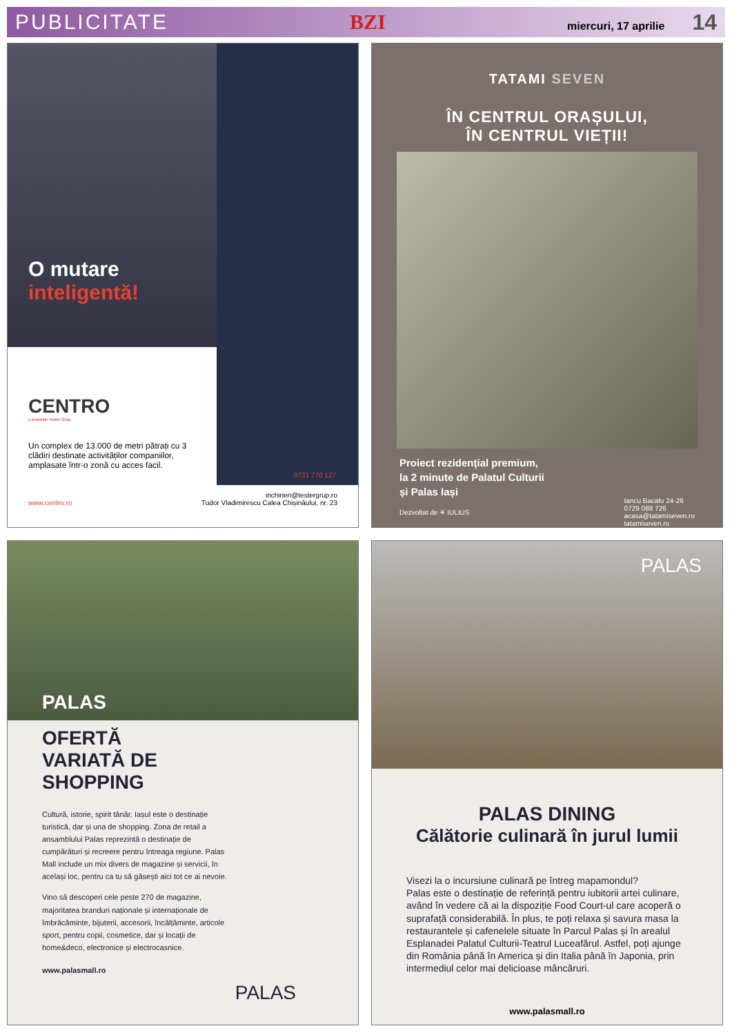PUBLICITATE BZI miercuri, 17 aprilie 14
O mutare
inteligentă!
CENTRO
o investiție Tester Grup
Un complex de 13.000 de metri pătrați cu 3 clădiri destinate activităților companiilor, amplasate într-o zonă cu acces facil.
0731 770 127
www.centro.ro inchirieri@testergrup.ro
Tudor Vladimirescu Calea Chișinăului, nr. 23
TATAMI SEVEN
ÎN CENTRUL ORAȘULUI,
ÎN CENTRUL VIEȚII!
Proiect rezidențial premium,
la 2 minute de Palatul Culturii
și Palas Iași
Dezvoltat de ✳ IULIUS
Iancu Bacalu 24-26
0729 088 726
acasa@tatamiseven.ro
tatamiseven.ro
PALAS
OFERTĂ
VARIATĂ DE
SHOPPING
Cultură, istorie, spirit tânăr. Iașul este o destinație turistică, dar și una de shopping. Zona de retail a ansamblului Palas reprezintă o destinație de cumpărături și recreere pentru întreaga regiune. Palas Mall include un mix divers de magazine și servicii, în același loc, pentru ca tu să găsești aici tot ce ai nevoie.
Vino să descoperi cele peste 270 de magazine, majoritatea branduri naționale și internaționale de îmbrăcăminte, bijuterii, accesorii, încălțăminte, articole sport, pentru copii, cosmetice, dar și locații de home&deco, electronice și electrocasnice.
www.palasmall.ro
PALAS
PALAS
PALAS DINING
Călătorie culinară în jurul lumii
Visezi la o incursiune culinară pe întreg mapamondul?
Palas este o destinație de referință pentru iubitorii artei culinare, având în vedere că ai la dispoziție Food Court-ul care acoperă o suprafață considerabilă. În plus, te poți relaxa și savura masa la restaurantele și cafenelele situate în Parcul Palas și în arealul Esplanadei Palatul Culturii-Teatrul Luceafărul. Astfel, poți ajunge din România până în America și din Italia până în Japonia, prin intermediul celor mai delicioase mâncăruri.
www.palasmall.ro